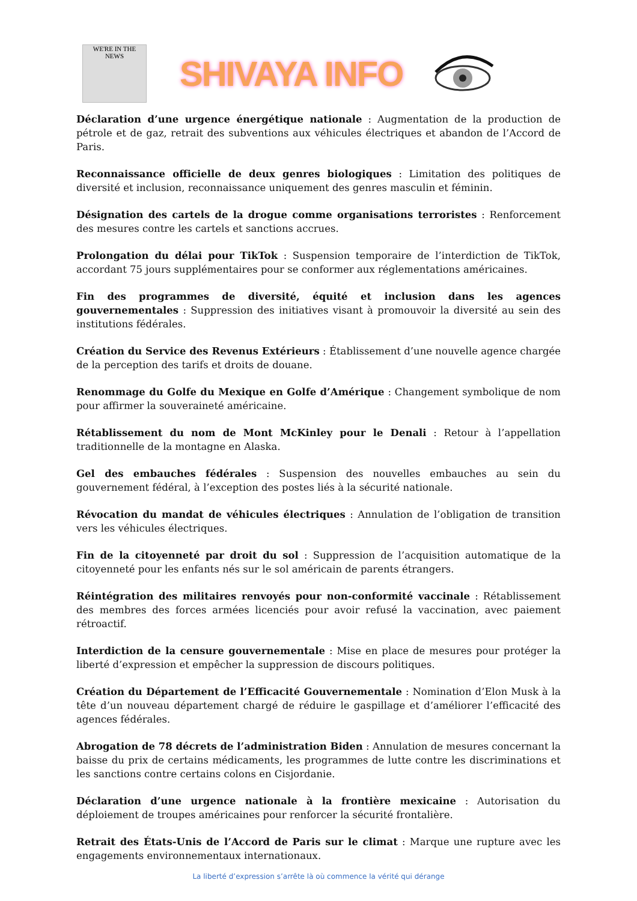WE'RE IN THE NEWS
SHIVAYA INFO
Déclaration d’une urgence énergétique nationale : Augmentation de la production de pétrole et de gaz, retrait des subventions aux véhicules électriques et abandon de l’Accord de Paris.
Reconnaissance officielle de deux genres biologiques : Limitation des politiques de diversité et inclusion, reconnaissance uniquement des genres masculin et féminin.
Désignation des cartels de la drogue comme organisations terroristes : Renforcement des mesures contre les cartels et sanctions accrues.
Prolongation du délai pour TikTok : Suspension temporaire de l’interdiction de TikTok, accordant 75 jours supplémentaires pour se conformer aux réglementations américaines.
Fin des programmes de diversité, équité et inclusion dans les agences gouvernementales : Suppression des initiatives visant à promouvoir la diversité au sein des institutions fédérales.
Création du Service des Revenus Extérieurs : Établissement d’une nouvelle agence chargée de la perception des tarifs et droits de douane.
Renommage du Golfe du Mexique en Golfe d’Amérique : Changement symbolique de nom pour affirmer la souveraineté américaine.
Rétablissement du nom de Mont McKinley pour le Denali : Retour à l’appellation traditionnelle de la montagne en Alaska.
Gel des embauches fédérales : Suspension des nouvelles embauches au sein du gouvernement fédéral, à l’exception des postes liés à la sécurité nationale.
Révocation du mandat de véhicules électriques : Annulation de l’obligation de transition vers les véhicules électriques.
Fin de la citoyenneté par droit du sol : Suppression de l’acquisition automatique de la citoyenneté pour les enfants nés sur le sol américain de parents étrangers.
Réintégration des militaires renvoyés pour non-conformité vaccinale : Rétablissement des membres des forces armées licenciés pour avoir refusé la vaccination, avec paiement rétroactif.
Interdiction de la censure gouvernementale : Mise en place de mesures pour protéger la liberté d’expression et empêcher la suppression de discours politiques.
Création du Département de l’Efficacité Gouvernementale : Nomination d’Elon Musk à la tête d’un nouveau département chargé de réduire le gaspillage et d’améliorer l’efficacité des agences fédérales.
Abrogation de 78 décrets de l’administration Biden : Annulation de mesures concernant la baisse du prix de certains médicaments, les programmes de lutte contre les discriminations et les sanctions contre certains colons en Cisjordanie.
Déclaration d’une urgence nationale à la frontière mexicaine : Autorisation du déploiement de troupes américaines pour renforcer la sécurité frontalière.
Retrait des États-Unis de l’Accord de Paris sur le climat : Marque une rupture avec les engagements environnementaux internationaux.
La liberté d’expression s’arrête là où commence la vérité qui dérange